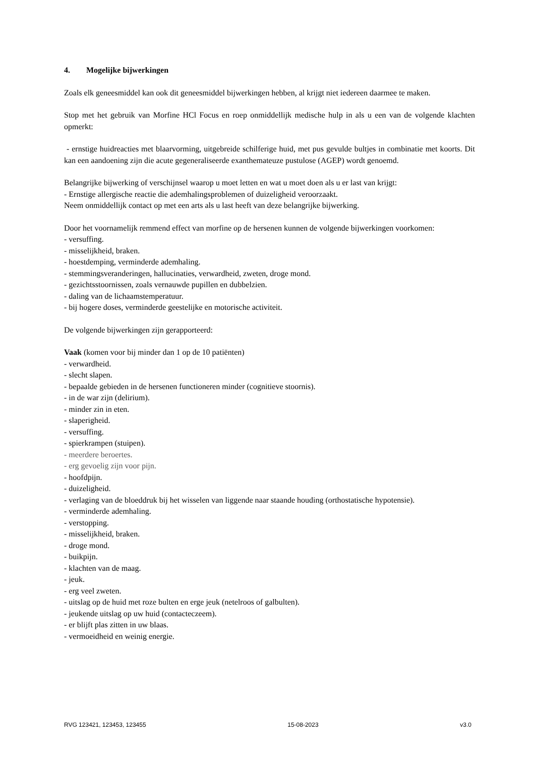4. Mogelijke bijwerkingen
Zoals elk geneesmiddel kan ook dit geneesmiddel bijwerkingen hebben, al krijgt niet iedereen daarmee te maken.
Stop met het gebruik van Morfine HCl Focus en roep onmiddellijk medische hulp in als u een van de volgende klachten opmerkt:
- ernstige huidreacties met blaarvorming, uitgebreide schilferige huid, met pus gevulde bultjes in combinatie met koorts. Dit kan een aandoening zijn die acute gegeneraliseerde exanthemateuze pustulose (AGEP) wordt genoemd.
Belangrijke bijwerking of verschijnsel waarop u moet letten en wat u moet doen als u er last van krijgt:
- Ernstige allergische reactie die ademhalingsproblemen of duizeligheid veroorzaakt.
Neem onmiddellijk contact op met een arts als u last heeft van deze belangrijke bijwerking.
Door het voornamelijk remmend effect van morfine op de hersenen kunnen de volgende bijwerkingen voorkomen:
- versuffing.
- misselijkheid, braken.
- hoestdemping, verminderde ademhaling.
- stemmingsveranderingen, hallucinaties, verwardheid, zweten, droge mond.
- gezichtsstoornissen, zoals vernauwde pupillen en dubbelzien.
- daling van de lichaamstemperatuur.
- bij hogere doses, verminderde geestelijke en motorische activiteit.
De volgende bijwerkingen zijn gerapporteerd:
Vaak (komen voor bij minder dan 1 op de 10 patiënten)
- verwardheid.
- slecht slapen.
- bepaalde gebieden in de hersenen functioneren minder (cognitieve stoornis).
- in de war zijn (delirium).
- minder zin in eten.
- slaperigheid.
- versuffing.
- spierkrampen (stuipen).
- meerdere beroertes.
- erg gevoelig zijn voor pijn.
- hoofdpijn.
- duizeligheid.
- verlaging van de bloeddruk bij het wisselen van liggende naar staande houding (orthostatische hypotensie).
- verminderde ademhaling.
- verstopping.
- misselijkheid, braken.
- droge mond.
- buikpijn.
- klachten van de maag.
- jeuk.
- erg veel zweten.
- uitslag op de huid met roze bulten en erge jeuk (netelroos of galbulten).
- jeukende uitslag op uw huid (contacteczeem).
- er blijft plas zitten in uw blaas.
- vermoeidheid en weinig energie.
RVG 123421, 123453, 123455 15-08-2023 v3.0